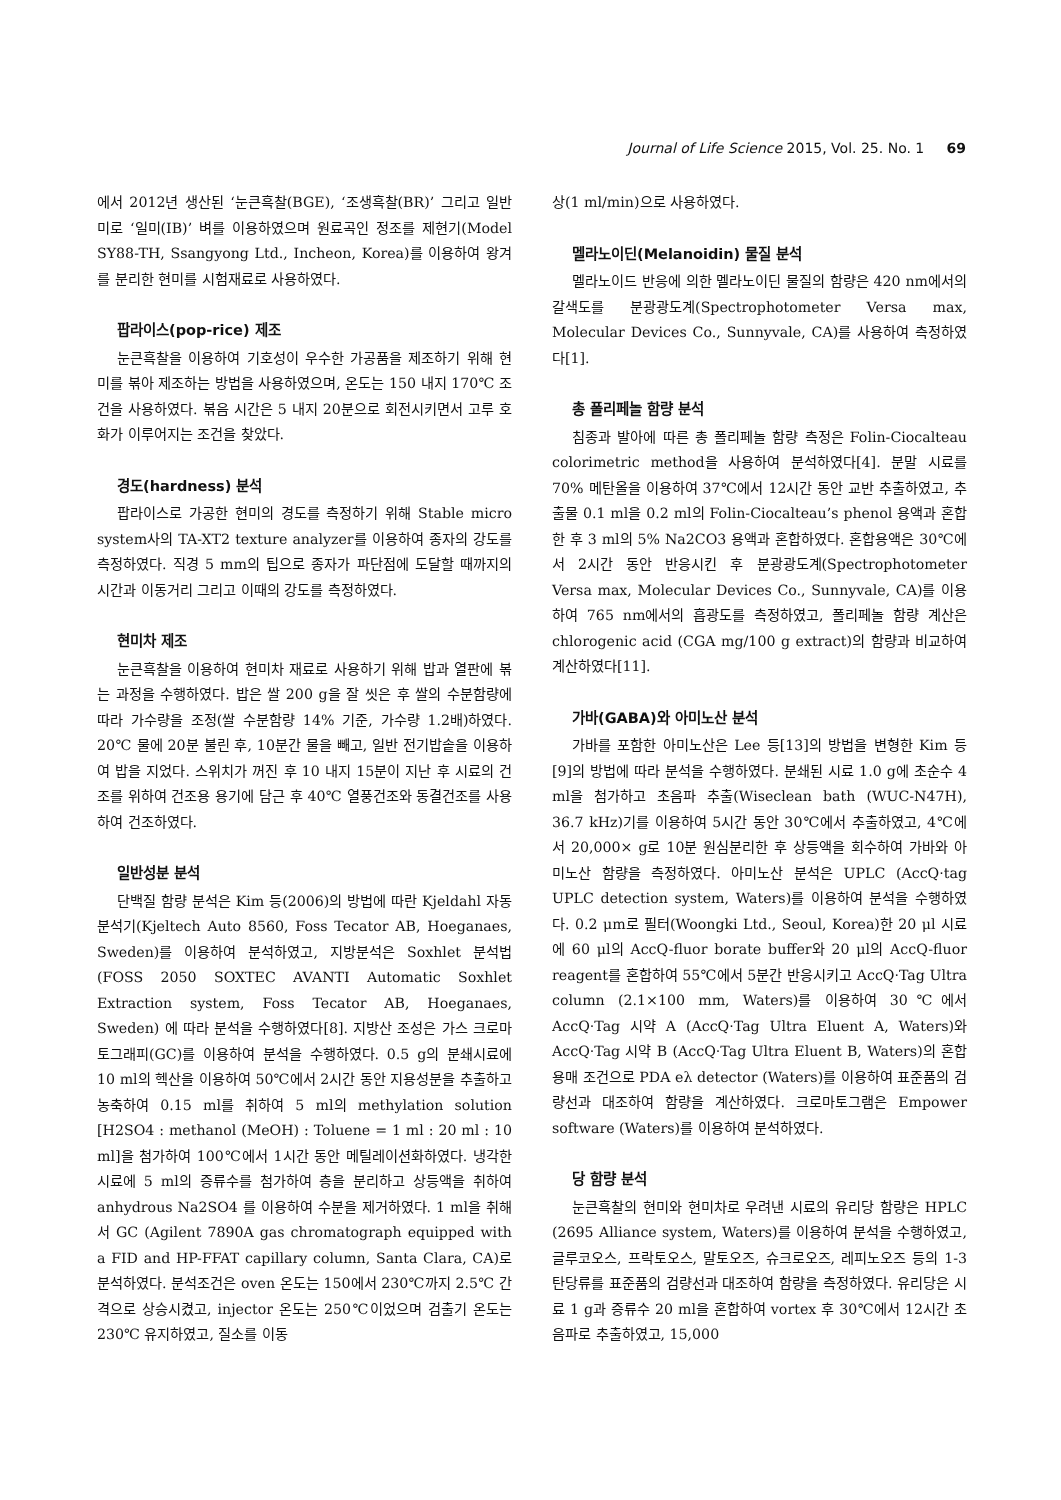Journal of Life Science 2015, Vol. 25. No. 1 69
에서 2012년 생산된 ‘눈큰흑찰(BGE), ‘조생흑찰(BR)’ 그리고 일반미로 ‘일미(IB)’ 벼를 이용하였으며 원료곡인 정조를 제현기(Model SY88-TH, Ssangyong Ltd., Incheon, Korea)를 이용하여 왕겨를 분리한 현미를 시험재료로 사용하였다.
팝라이스(pop-rice) 제조
눈큰흑찰을 이용하여 기호성이 우수한 가공품을 제조하기 위해 현미를 볶아 제조하는 방법을 사용하였으며, 온도는 150 내지 170℃ 조건을 사용하였다. 볶음 시간은 5 내지 20분으로 회전시키면서 고루 호화가 이루어지는 조건을 찾았다.
경도(hardness) 분석
팝라이스로 가공한 현미의 경도를 측정하기 위해 Stable micro system사의 TA-XT2 texture analyzer를 이용하여 종자의 강도를 측정하였다. 직경 5 mm의 팁으로 종자가 파단점에 도달할 때까지의 시간과 이동거리 그리고 이때의 강도를 측정하였다.
현미차 제조
눈큰흑찰을 이용하여 현미차 재료로 사용하기 위해 밥과 열판에 볶는 과정을 수행하였다. 밥은 쌀 200 g을 잘 씻은 후 쌀의 수분함량에 따라 가수량을 조정(쌀 수분함량 14% 기준, 가수량 1.2배)하였다. 20℃ 물에 20분 불린 후, 10분간 물을 빼고, 일반 전기밥솥을 이용하여 밥을 지었다. 스위치가 꺼진 후 10 내지 15분이 지난 후 시료의 건조를 위하여 건조용 용기에 담근 후 40℃ 열풍건조와 동결건조를 사용하여 건조하였다.
일반성분 분석
단백질 함량 분석은 Kim 등(2006)의 방법에 따란 Kjeldahl 자동 분석기(Kjeltech Auto 8560, Foss Tecator AB, Hoeganaes, Sweden)를 이용하여 분석하였고, 지방분석은 Soxhlet 분석법(FOSS 2050 SOXTEC AVANTI Automatic Soxhlet Extraction system, Foss Tecator AB, Hoeganaes, Sweden) 에 따라 분석을 수행하였다[8]. 지방산 조성은 가스 크로마토그래피(GC)를 이용하여 분석을 수행하였다. 0.5 g의 분쇄시료에 10 ml의 헥산을 이용하여 50℃에서 2시간 동안 지용성분을 추출하고 농축하여 0.15 ml를 취하여 5 ml의 methylation solution [H2SO4 : methanol (MeOH) : Toluene = 1 ml : 20 ml : 10 ml]을 첨가하여 100℃에서 1시간 동안 메틸레이션화하였다. 냉각한 시료에 5 ml의 증류수를 첨가하여 층을 분리하고 상등액을 취하여 anhydrous Na2SO4 를 이용하여 수분을 제거하였다. 1 ml을 취해서 GC (Agilent 7890A gas chromatograph equipped with a FID and HP-FFAT capillary column, Santa Clara, CA)로 분석하였다. 분석조건은 oven 온도는 150에서 230℃까지 2.5℃ 간격으로 상승시켰고, injector 온도는 250℃이었으며 검출기 온도는 230℃ 유지하였고, 질소를 이동
상(1 ml/min)으로 사용하였다.
멜라노이딘(Melanoidin) 물질 분석
멜라노이드 반응에 의한 멜라노이딘 물질의 함량은 420 nm에서의 갈색도를 분광광도계(Spectrophotometer Versa max, Molecular Devices Co., Sunnyvale, CA)를 사용하여 측정하였다[1].
총 폴리페놀 함량 분석
침종과 발아에 따른 총 폴리페놀 함량 측정은 Folin-Ciocalteau colorimetric method을 사용하여 분석하였다[4]. 분말 시료를 70% 메탄올을 이용하여 37℃에서 12시간 동안 교반 추출하였고, 추출물 0.1 ml을 0.2 ml의 Folin-Ciocalteau’s phenol 용액과 혼합한 후 3 ml의 5% Na2CO3 용액과 혼합하였다. 혼합용액은 30℃에서 2시간 동안 반응시킨 후 분광광도계(Spectrophotometer Versa max, Molecular Devices Co., Sunnyvale, CA)를 이용하여 765 nm에서의 흡광도를 측정하였고, 폴리페놀 함량 계산은 chlorogenic acid (CGA mg/100 g extract)의 함량과 비교하여 계산하였다[11].
가바(GABA)와 아미노산 분석
가바를 포함한 아미노산은 Lee 등[13]의 방법을 변형한 Kim 등[9]의 방법에 따라 분석을 수행하였다. 분쇄된 시료 1.0 g에 초순수 4 ml을 첨가하고 초음파 추출(Wiseclean bath (WUC-N47H), 36.7 kHz)기를 이용하여 5시간 동안 30℃에서 추출하였고, 4℃에서 20,000× g로 10분 원심분리한 후 상등액을 회수하여 가바와 아미노산 함량을 측정하였다. 아미노산 분석은 UPLC (AccQ·tag UPLC detection system, Waters)를 이용하여 분석을 수행하였다. 0.2 μm로 필터(Woongki Ltd., Seoul, Korea)한 20 μl 시료에 60 μl의 AccQ-fluor borate buffer와 20 μl의 AccQ-fluor reagent를 혼합하여 55℃에서 5분간 반응시키고 AccQ·Tag Ultra column (2.1×100 mm, Waters)를 이용하여 30℃에서 AccQ·Tag 시약 A (AccQ·Tag Ultra Eluent A, Waters)와 AccQ·Tag 시약 B (AccQ·Tag Ultra Eluent B, Waters)의 혼합 용매 조건으로 PDA eλ detector (Waters)를 이용하여 표준품의 검량선과 대조하여 함량을 계산하였다. 크로마토그램은 Empower software (Waters)를 이용하여 분석하였다.
당 함량 분석
눈큰흑찰의 현미와 현미차로 우려낸 시료의 유리당 함량은 HPLC (2695 Alliance system, Waters)를 이용하여 분석을 수행하였고, 글루코오스, 프락토오스, 말토오즈, 슈크로오즈, 레피노오즈 등의 1-3 탄당류를 표준품의 검량선과 대조하여 함량을 측정하였다. 유리당은 시료 1 g과 증류수 20 ml을 혼합하여 vortex 후 30℃에서 12시간 초음파로 추출하였고, 15,000